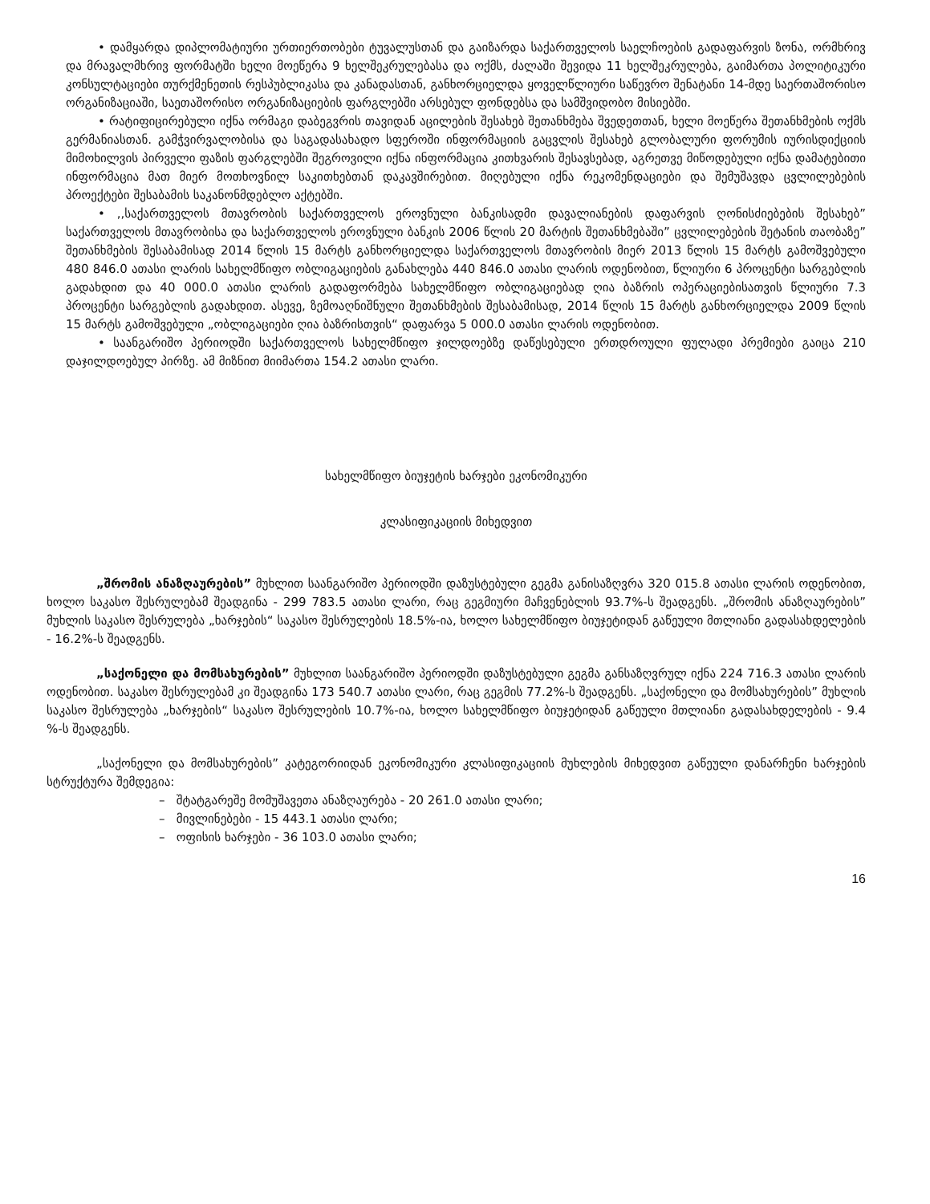• დამყარდა დიპლომატიური ურთიერთობები ტუვალუსთან და გაიზარდა საქართველოს საელჩოების გადაფარვის ზონა, ორმხრივ და მრავალმხრივ ფორმატში ხელი მოეწერა 9 ხელშეკრულებასა და ოქმს, ძალაში შევიდა 11 ხელშეკრულება, გაიმართა პოლიტიკური კონსულტაციები თურქმენეთის რესპუბლიკასა და კანადასთან, განხორციელდა ყოველწლიური საწევრო შენატანი 14-მდე საერთაშორისო ორგანიზაციაში, საეთაშორისო ორგანიზაციების ფარგლებში არსებულ ფონდებსა და სამშვიდობო მისიებში.
• რატიფიცირებული იქნა ორმაგი დაბეგვრის თავიდან აცილების შესახებ შეთანხმება შვედეთთან, ხელი მოეწერა შეთანხმების ოქმს გერმანიასთან. გამჭვირვალობისა და საგადასახადო სფეროში ინფორმაციის გაცვლის შესახებ გლობალური ფორუმის იურისდიქციის მიმოხილვის პირველი ფაზის ფარგლებში შეგროვილი იქნა ინფორმაცია კითხვარის შესავსებად, აგრეთვე მიწოდებული იქნა დამატებითი ინფორმაცია მათ მიერ მოთხოვნილ საკითხებთან დაკავშირებით. მიღებული იქნა რეკომენდაციები და შემუშავდა ცვლილებების პროექტები შესაბამის საკანონმდებლო აქტებში.
• ,,საქართველოს მთავრობის საქართველოს ეროვნული ბანკისადმი დავალიანების დაფარვის ღონისძიებების შესახებ” საქართველოს მთავრობისა და საქართველოს ეროვნული ბანკის 2006 წლის 20 მარტის შეთანხმებაში” ცვლილებების შეტანის თაობაზე” შეთანხმების შესაბამისად 2014 წლის 15 მარტს განხორციელდა საქართველოს მთავრობის მიერ 2013 წლის 15 მარტს გამოშვებული 480 846.0 ათასი ლარის სახელმწიფო ობლიგაციების განახლება 440 846.0 ათასი ლარის ოდენობით, წლიური 6 პროცენტი სარგებლის გადახდით და 40 000.0 ათასი ლარის გადაფორმება სახელმწიფო ობლიგაციებად ღია ბაზრის ოპერაციებისათვის წლიური 7.3 პროცენტი სარგებლის გადახდით. ასევე, ზემოაღნიშნული შეთანხმების შესაბამისად, 2014 წლის 15 მარტს განხორციელდა 2009 წლის 15 მარტს გამოშვებული „ობლიგაციები ღია ბაზრისთვის“ დაფარვა 5 000.0 ათასი ლარის ოდენობით.
• საანგარიშო პერიოდში საქართველოს სახელმწიფო ჯილდოებზე დაწესებული ერთდროული ფულადი პრემიები გაიცა 210 დაჯილდოებულ პირზე. ამ მიზნით მიიმართა 154.2 ათასი ლარი.
სახელმწიფო ბიუჯეტის ხარჯები ეკონომიკური
კლასიფიკაციის მიხედვით
„შრომის ანაზღაურების” მუხლით საანგარიშო პერიოდში დაზუსტებული გეგმა განისაზღვრა 320 015.8 ათასი ლარის ოდენობით, ხოლო საკასო შესრულებამ შეადგინა - 299 783.5 ათასი ლარი, რაც გეგმიური მაჩვენებლის 93.7%-ს შეადგენს. „შრომის ანაზღაურების” მუხლის საკასო შესრულება „ხარჯების“ საკასო შესრულების 18.5%-ია, ხოლო სახელმწიფო ბიუჯეტიდან გაწეული მთლიანი გადასახდელების - 16.2%-ს შეადგენს.
„საქონელი და მომსახურების” მუხლით საანგარიშო პერიოდში დაზუსტებული გეგმა განსაზღვრულ იქნა 224 716.3 ათასი ლარის ოდენობით. საკასო შესრულებამ კი შეადგინა 173 540.7 ათასი ლარი, რაც გეგმის 77.2%-ს შეადგენს. „საქონელი და მომსახურების” მუხლის საკასო შესრულება „ხარჯების“ საკასო შესრულების 10.7%-ია, ხოლო სახელმწიფო ბიუჯეტიდან გაწეული მთლიანი გადასახდელების - 9.4 %-ს შეადგენს.
„საქონელი და მომსახურების” კატეგორიიდან ეკონომიკური კლასიფიკაციის მუხლების მიხედვით გაწეული დანარჩენი ხარჯების სტრუქტურა შემდეგია:
– შტატგარეშე მომუშავეთა ანაზღაურება - 20 261.0 ათასი ლარი;
– მივლინებები - 15 443.1 ათასი ლარი;
– ოფისის ხარჯები - 36 103.0 ათასი ლარი;
16